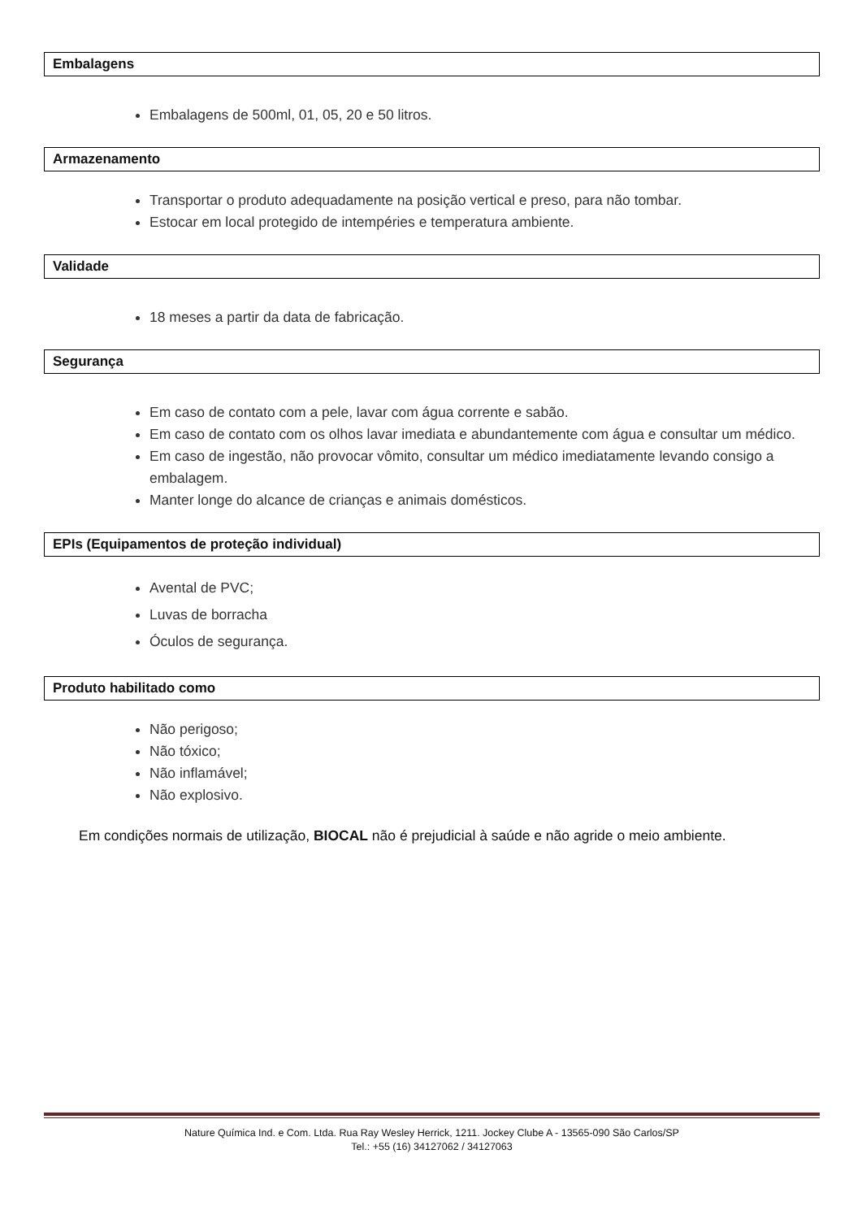Embalagens
Embalagens de 500ml, 01, 05, 20 e 50 litros.
Armazenamento
Transportar o produto adequadamente na posição vertical e preso, para não tombar.
Estocar em local protegido de intempéries e temperatura ambiente.
Validade
18 meses a partir da data de fabricação.
Segurança
Em caso de contato com a pele, lavar com água corrente e sabão.
Em caso de contato com os olhos lavar imediata e abundantemente com água e consultar um médico.
Em caso de ingestão, não provocar vômito, consultar um médico imediatamente levando consigo a embalagem.
Manter longe do alcance de crianças e animais domésticos.
EPIs (Equipamentos de proteção individual)
Avental de PVC;
Luvas de borracha
Óculos de segurança.
Produto habilitado como
Não perigoso;
Não tóxico;
Não inflamável;
Não explosivo.
Em condições normais de utilização, BIOCAL não é prejudicial à saúde e não agride o meio ambiente.
Nature Química Ind. e Com. Ltda. Rua Ray Wesley Herrick, 1211. Jockey Clube A - 13565-090 São Carlos/SP
Tel.: +55 (16) 34127062 / 34127063